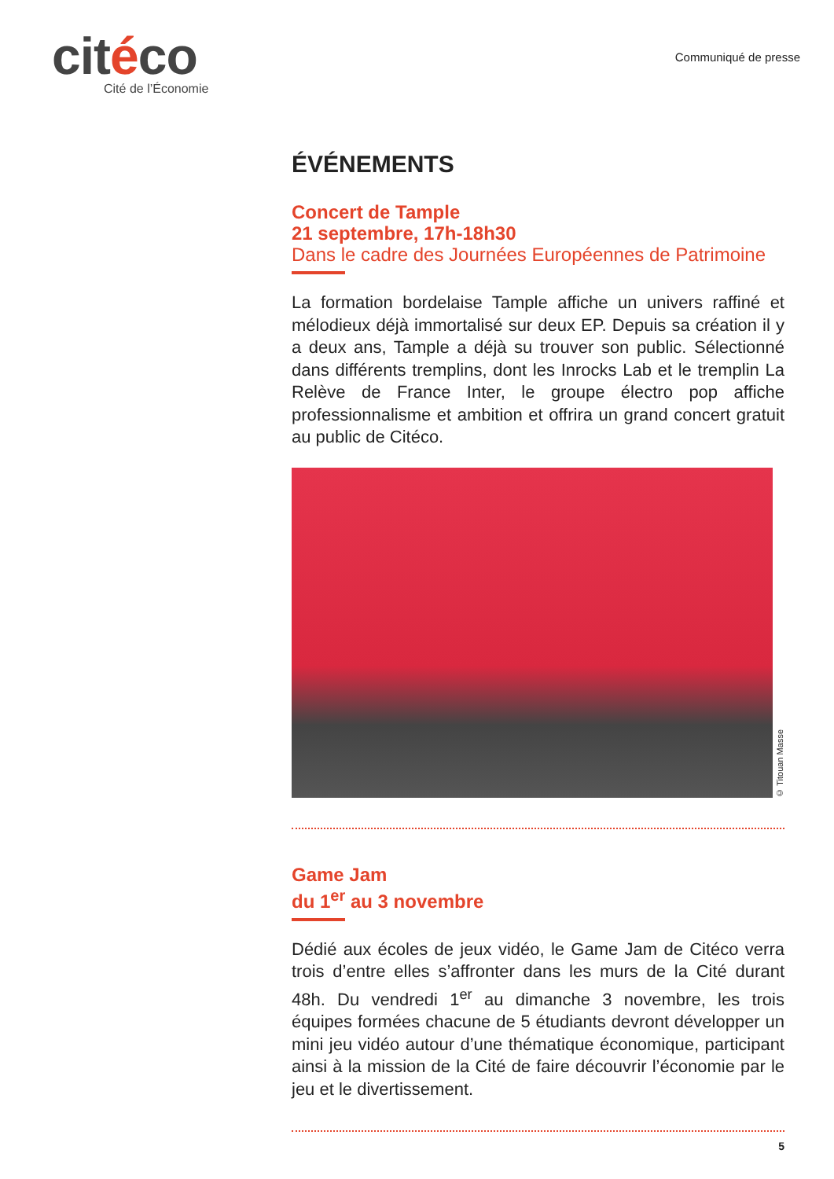citéco
Cité de l’Économie
Communiqué de presse
ÉVÉNEMENTS
Concert de Tample
21 septembre, 17h-18h30
Dans le cadre des Journées Européennes de Patrimoine
La formation bordelaise Tample affiche un univers raffiné et mélodieux déjà immortalisé sur deux EP. Depuis sa création il y a deux ans, Tample a déjà su trouver son public. Sélectionné dans différents tremplins, dont les Inrocks Lab et le tremplin La Relève de France Inter, le groupe électro pop affiche professionnalisme et ambition et offrira un grand concert gratuit au public de Citéco.
© Titouan Masse
Game Jam
du 1<sup>er</sup> au 3 novembre
Dédié aux écoles de jeux vidéo, le Game Jam de Citéco verra trois d’entre elles s’affronter dans les murs de la Cité durant 48h. Du vendredi 1<sup>er</sup> au dimanche 3 novembre, les trois équipes formées chacune de 5 étudiants devront développer un mini jeu vidéo autour d’une thématique économique, participant ainsi à la mission de la Cité de faire découvrir l’économie par le jeu et le divertissement.
5